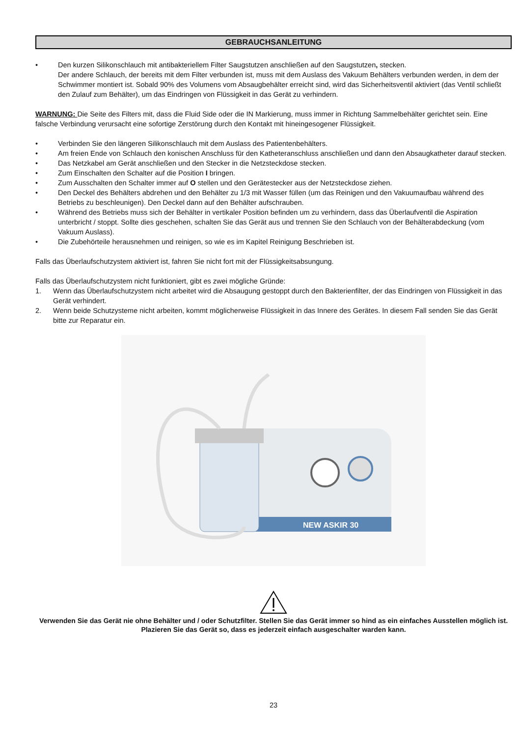GEBRAUCHSANLEITUNG
• Den kurzen Silikonschlauch mit antibakteriellem Filter Saugstutzen anschließen auf den Saugstutzen, stecken.
Der andere Schlauch, der bereits mit dem Filter verbunden ist, muss mit dem Auslass des Vakuum Behälters verbunden werden, in dem der Schwimmer montiert ist. Sobald 90% des Volumens vom Absaugbehälter erreicht sind, wird das Sicherheitsventil aktiviert (das Ventil schließt den Zulauf zum Behälter), um das Eindringen von Flüssigkeit in das Gerät zu verhindern.
WARNUNG: Die Seite des Filters mit, dass die Fluid Side oder die IN Markierung, muss immer in Richtung Sammelbehälter gerichtet sein. Eine falsche Verbindung verursacht eine sofortige Zerstörung durch den Kontakt mit hineingesogener Flüssigkeit.
• Verbinden Sie den längeren Silikonschlauch mit dem Auslass des Patientenbehälters.
• Am freien Ende von Schlauch den konischen Anschluss für den Katheteranschluss anschließen und dann den Absaugkatheter darauf stecken.
• Das Netzkabel am Gerät anschließen und den Stecker in die Netzsteckdose stecken.
• Zum Einschalten den Schalter auf die Position I bringen.
• Zum Ausschalten den Schalter immer auf O stellen und den Gerätestecker aus der Netzsteckdose ziehen.
• Den Deckel des Behälters abdrehen und den Behälter zu 1/3 mit Wasser füllen (um das Reinigen und den Vakuumaufbau während des Betriebs zu beschleunigen). Den Deckel dann auf den Behälter aufschrauben.
• Während des Betriebs muss sich der Behälter in vertikaler Position befinden um zu verhindern, dass das Überlaufventil die Aspiration unterbricht / stoppt. Sollte dies geschehen, schalten Sie das Gerät aus und trennen Sie den Schlauch von der Behälterabdeckung (vom Vakuum Auslass).
• Die Zubehörteile herausnehmen und reinigen, so wie es im Kapitel Reinigung Beschrieben ist.
Falls das Überlaufschutzystem aktiviert ist, fahren Sie nicht fort mit der Flüssigkeitsabsungung.
Falls das Überlaufschutzystem nicht funktioniert, gibt es zwei mögliche Gründe:
1. Wenn das Überlaufschutzystem nicht arbeitet wird die Absaugung gestoppt durch den Bakterienfilter, der das Eindringen von Flüssigkeit in das Gerät verhindert.
2. Wenn beide Schutzysteme nicht arbeiten, kommt möglicherweise Flüssigkeit in das Innere des Gerätes. In diesem Fall senden Sie das Gerät bitte zur Reparatur ein.
NEW ASKIR 30
Verwenden Sie das Gerät nie ohne Behälter und / oder Schutzfilter. Stellen Sie das Gerät immer so hind as ein einfaches Ausstellen möglich ist. Plazieren Sie das Gerät so, dass es jederzeit einfach ausgeschalter warden kann.
23